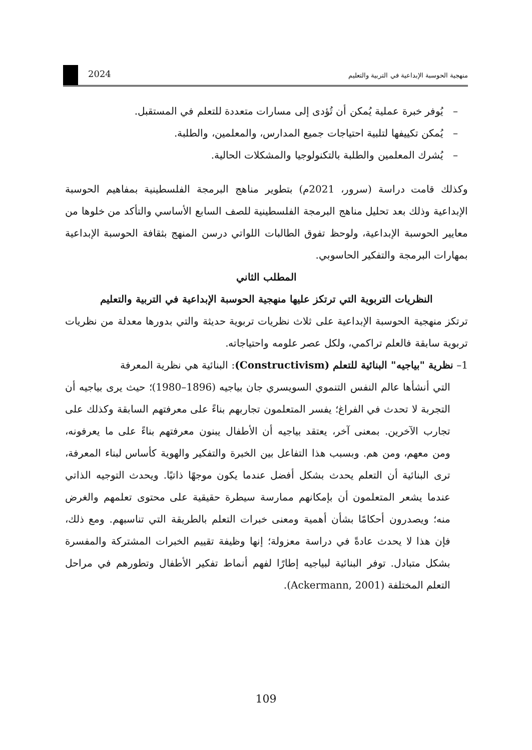2024
منهجية الحوسبة الإبداعية في التربية والتعليم
– يُوفر خبرة عملية يُمكن أن تُؤدى إلى مسارات متعددة للتعلم في المستقبل.
– يُمكن تكييفها لتلبية احتياجات جميع المدارس، والمعلمين، والطلبة.
– يُشرك المعلمين والطلبة بالتكنولوجيا والمشكلات الحالية.
وكذلك قامت دراسة (سرور، 2021م) بتطوير مناهج البرمجة الفلسطينية بمفاهيم الحوسبة الإبداعية وذلك بعد تحليل مناهج البرمجة الفلسطينية للصف السابع الأساسي والتأكد من خلوها من معايير الحوسبة الإبداعية، ولوحظ تفوق الطالبات اللواتي درسن المنهج بثقافة الحوسبة الإبداعية بمهارات البرمجة والتفكير الحاسوبي.
المطلب الثاني
النظريات التربوية التي ترتكز عليها منهجية الحوسبة الإبداعية في التربية والتعليم
ترتكز منهجية الحوسبة الإبداعية على ثلاث نظريات تربوية حديثة والتي بدورها معدلة من نظريات تربوية سابقة فالعلم تراكمي، ولكل عصر علومه واحتياجاته.
1– نظرية "بياجيه" البنائية للتعلم (Constructivism): البنائية هي نظرية المعرفة
التي أنشأها عالم النفس التنموي السويسري جان بياجيه (1896–1980)؛ حيث يرى بياجيه أن التجربة لا تحدث في الفراغ؛ يفسر المتعلمون تجاربهم بناءً على معرفتهم السابقة وكذلك على تجارب الآخرين. بمعنى آخر، يعتقد بياجيه أن الأطفال يبنون معرفتهم بناءً على ما يعرفونه، ومن معهم، ومن هم. وبسبب هذا التفاعل بين الخبرة والتفكير والهوية كأساس لبناء المعرفة، ترى البنائية أن التعلم يحدث بشكل أفضل عندما يكون موجهًا ذاتيًا. ويحدث التوجيه الذاتي عندما يشعر المتعلمون أن بإمكانهم ممارسة سيطرة حقيقية على محتوى تعلمهم والغرض منه؛ ويصدرون أحكامًا بشأن أهمية ومعنى خبرات التعلم بالطريقة التي تناسبهم. ومع ذلك، فإن هذا لا يحدث عادةً في دراسة معزولة؛ إنها وظيفة تقييم الخبرات المشتركة والمفسرة بشكل متبادل. توفر البنائية لبياجيه إطارًا لفهم أنماط تفكير الأطفال وتطورهم في مراحل التعلم المختلفة (Ackermann, 2001).
109